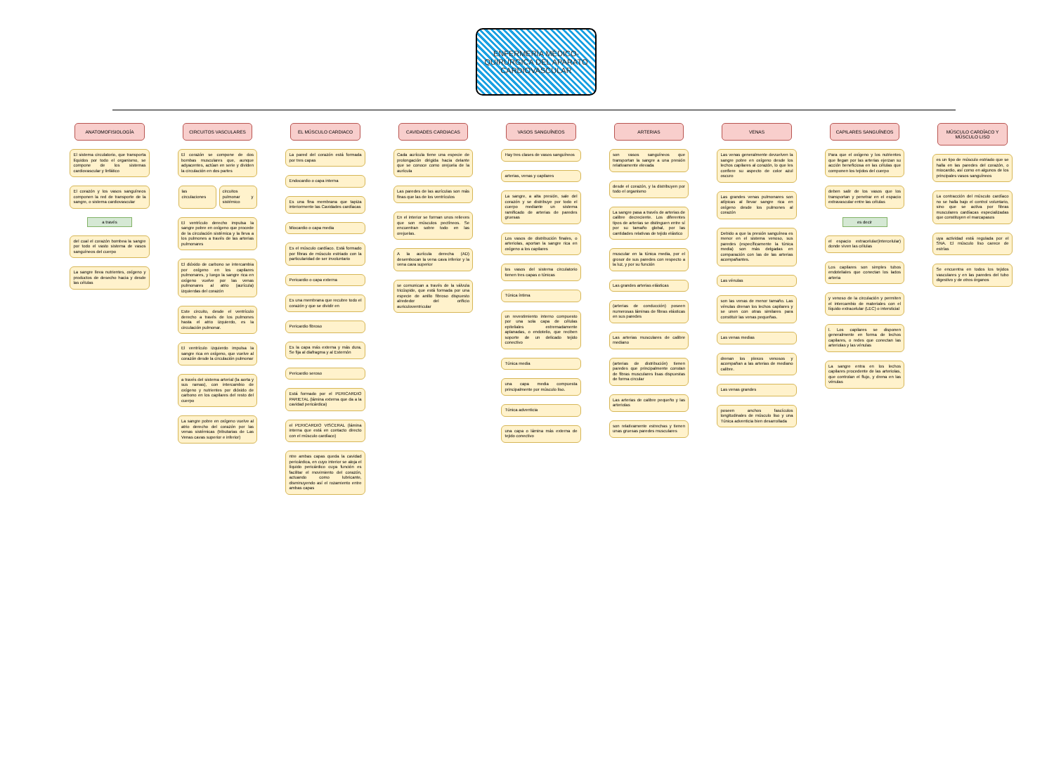ENFERMERÍA MÉDICO-QUIRÚRGICA DEL APARATO CARDIOVASCULAR
ANATOMOFISIOLOGÍA
El sistema circulatorio, que transporta líquidos por todo el organismo, se compone de los sistemas cardiovascular y linfático
El corazón y los vasos sanguíneos componen la red de transporte de la sangre, o sistema cardiovascular
a través
del cual el corazón bombea la sangre por todo el vasto sistema de vasos sanguíneos del cuerpo
La sangre lleva nutrientes, oxígeno y productos de desecho hacia y desde las células
CIRCUITOS VASCULARES
El corazón se compone de dos bombas musculares que, aunque adyacentes, actúan en serie y dividen la circulación en dos partes
las circulaciones circuitos pulmonar y sistémico
El ventrículo derecho impulsa la sangre pobre en oxígeno que procede de la circulación sistémica y la lleva a los pulmones a través de las arterias pulmonares
El dióxido de carbono se intercambia por oxígeno en los capilares pulmonares, y luego la sangre rica en oxígeno vuelve por las venas pulmonares al atrio (aurícula) izquierdas del corazón
Este circuito, desde el ventrículo derecho a través de los pulmones hasta el atrio izquierdo, es la circulación pulmonar.
El ventrículo izquierdo impulsa la sangre rica en oxígeno, que vuelve al corazón desde la circulación pulmonar
a través del sistema arterial (la aorta y sus ramas), con intercambio de oxígeno y nutrientes por dióxido de carbono en los capilares del resto del cuerpo
La sangre pobre en oxígeno vuelve al atrio derecho del corazón por las venas sistémicas (tributarias de Las Venas cavas superior e inferior)
EL MÚSCULO CARDIACO
La pared del corazón está formada por tres capas
Endocardio o capa interna
Es una fina membrana que tapiza interiormente las Cavidades cardíacas
Miocardio o capa media
Es el músculo cardíaco. Está formado por fibras de músculo estriado con la particularidad de ser involuntario
Pericardio o capa externa
Es una membrana que recubre todo el corazón y que se dividir en
Pericardio fibroso
Es la capa más externa y más dura. Se fija al diafragma y al Esternón
Pericardio seroso
Está formado por el PERICARDIO PARIETAL (lámina externa que da a la cavidad pericárdica)
el PERICARDIO VISCERAL (lámina interna que está en contacto directo con el músculo cardíaco)
ntre ambas capas queda la cavidad pericárdica, en cuyo interior se aloja el líquido pericárdico cuya función es facilitar el movimiento del corazón, actuando como lubricante, disminuyendo así el rozamiento entre ambas capas
CAVIDADES CARDIACAS
Cada aurícula tiene una especie de prolongación dirigida hacia delante que se conoce como orejuela de la aurícula
Las paredes de las aurículas son más finas que las de los ventrículos
En el interior se forman unos relieves que son músculos pectíneos. Se encuentran sobre todo en las orejuelas.
A la aurícula derecha (AD) desembocan la vena cava inferior y la vena cava superior
se comunican a través de la válvula tricúspide, que está formada por una especie de anillo fibroso dispuesto alrededor del orificio auriculoventricular
VASOS SANGUÍNEOS
Hay tres clases de vasos sanguíneos
arterias, venas y capilares
La sangre, a alta presión, sale del corazón y se distribuye por todo el cuerpo mediante un sistema ramificado de arterias de paredes gruesas
Los vasos de distribución finales, o arteriolas, aportan la sangre rica en oxígeno a los capilares
los vasos del sistema circulatorio tienen tres capas o túnicas
Túnica íntima
un revestimiento interno compuesto por una sola capa de células epiteliales extremadamente aplanadas, o endotelio, que reciben soporte de un delicado tejido conectivo
Túnica media
una capa media compuesta principalmente por músculo liso.
Túnica adventicia
una capa o lámina más externa de tejido conectivo
ARTERIAS
son vasos sanguíneos que transportan la sangre a una presión relativamente elevada
desde el corazón, y la distribuyen por todo el organismo
La sangre pasa a través de arterias de calibre decreciente. Los diferentes tipos de arterias se distinguen entre sí por su tamaño global, por las cantidades relativas de tejido elástico
muscular en la túnica media, por el grosor de sus paredes con respecto a la luz, y por su función
Las grandes arterias elásticas
(arterias de conducción) poseen numerosas láminas de fibras elásticas en sus paredes
Las arterias musculares de calibre mediano
(arterias de distribución) tienen paredes que principalmente constan de fibras musculares lisas dispuestas de forma circular
Las arterias de calibre pequeño y las arteriolas
son relativamente estrechas y tienen unas gruesas paredes musculares
VENAS
Las venas generalmente devuelven la sangre pobre en oxígeno desde los lechos capilares al corazón, lo que les confiere su aspecto de color azul oscuro
Las grandes venas pulmonares son atípicas al llevar sangre rica en oxígeno desde los pulmones al corazón
Debido a que la presión sanguínea es menor en el sistema venoso, sus paredes (específicamente la túnica media) son más delgadas en comparación con las de las arterias acompañantes.
Las vénulas
son las venas de menor tamaño. Las vénulas drenan los lechos capilares y se unen con otras similares para constituir las venas pequeñas.
Las venas medias
drenan los plexos venosos y acompañan a las arterias de mediano calibre.
Las venas grandes
poseen anchos fascículos longitudinales de músculo liso y una Túnica adventicia bien desarrollada
CAPILARES SANGUÍNEOS
Para que el oxígeno y los nutrientes que llegan por las arterias ejerzan su acción beneficiosa en las células que componen los tejidos del cuerpo
deben salir de los vasos que los transportan y penetrar en el espacio extravascular entre las células
es decir
el espacio extracelular(intercelular) donde viven las células
Los capilares son simples tubos endoteliales que conectan los lados arteria
y venoso de la circulación y permiten el intercambio de materiales con el líquido extracelular (LEC) o intersticial
l. Los capilares se disponen generalmente en forma de lechos capilares, o redes que conectan las arteriolas y las vénulas
La sangre entra en los lechos capilares procedente de las arteriolas, que controlan el flujo, y drena en las vénulas
MÚSCULO CARDÍACO Y MÚSCULO LISO
es un tipo de músculo estriado que se halla en las paredes del corazón, o miocardio, así como en algunos de los principales vasos sanguíneos
La contracción del músculo cardíaco no se halla bajo el control voluntario, sino que se activa por fibras musculares cardíacas especializadas que constituyen el marcapasos
uya actividad está regulada por el SNA. El músculo liso carece de estrías
Se encuentra en todos los tejidos vasculares y en las paredes del tubo digestivo y de otros órganos